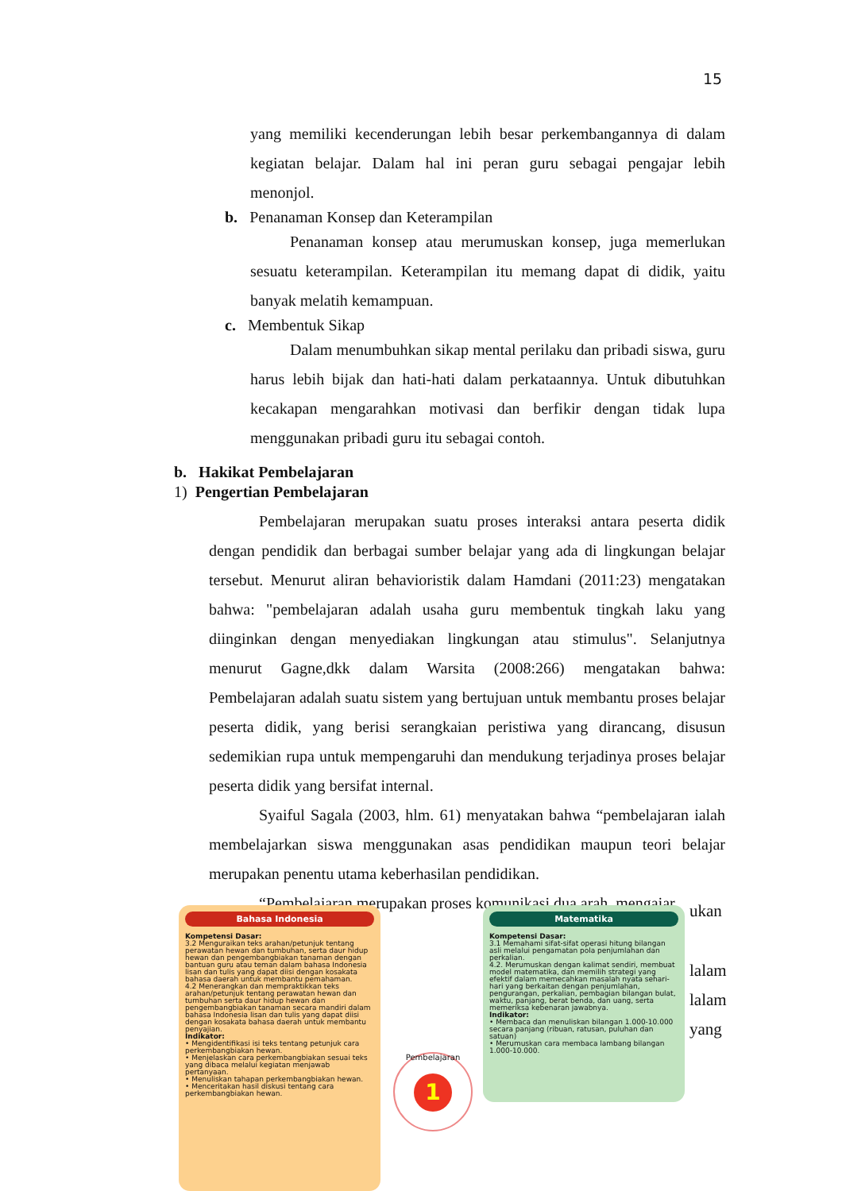15
yang memiliki kecenderungan lebih besar perkembangannya di dalam kegiatan belajar. Dalam hal ini peran guru sebagai pengajar lebih menonjol.
b. Penanaman Konsep dan Keterampilan
Penanaman konsep atau merumuskan konsep, juga memerlukan sesuatu keterampilan. Keterampilan itu memang dapat di didik, yaitu banyak melatih kemampuan.
c. Membentuk Sikap
Dalam menumbuhkan sikap mental perilaku dan pribadi siswa, guru harus lebih bijak dan hati-hati dalam perkataannya. Untuk dibutuhkan kecakapan mengarahkan motivasi dan berfikir dengan tidak lupa menggunakan pribadi guru itu sebagai contoh.
b. Hakikat Pembelajaran
1) Pengertian Pembelajaran
Pembelajaran merupakan suatu proses interaksi antara peserta didik dengan pendidik dan berbagai sumber belajar yang ada di lingkungan belajar tersebut. Menurut aliran behavioristik dalam Hamdani (2011:23) mengatakan bahwa: "pembelajaran adalah usaha guru membentuk tingkah laku yang diinginkan dengan menyediakan lingkungan atau stimulus". Selanjutnya menurut Gagne,dkk dalam Warsita (2008:266) mengatakan bahwa: Pembelajaran adalah suatu sistem yang bertujuan untuk membantu proses belajar peserta didik, yang berisi serangkaian peristiwa yang dirancang, disusun sedemikian rupa untuk mempengaruhi dan mendukung terjadinya proses belajar peserta didik yang bersifat internal.
Syaiful Sagala (2003, hlm. 61) menyatakan bahwa “pembelajaran ialah membelajarkan siswa menggunakan asas pendidikan maupun teori belajar merupakan penentu utama keberhasilan pendidikan.
“Pembelajaran merupakan proses komunikasi dua arah, mengajar
ukan
lalam
lalam
yang
Bahasa Indonesia
Kompetensi Dasar:
3.2 Menguraikan teks arahan/petunjuk tentang perawatan hewan dan tumbuhan, serta daur hidup hewan dan pengembangbiakan tanaman dengan bantuan guru atau teman dalam bahasa Indonesia lisan dan tulis yang dapat diisi dengan kosakata bahasa daerah untuk membantu pemahaman.
4.2 Menerangkan dan mempraktikkan teks arahan/petunjuk tentang perawatan hewan dan tumbuhan serta daur hidup hewan dan pengembangbiakan tanaman secara mandiri dalam bahasa Indonesia lisan dan tulis yang dapat diisi dengan kosakata bahasa daerah untuk membantu penyajian.
Indikator:
• Mengidentifikasi isi teks tentang petunjuk cara perkembangbiakan hewan.
• Menjelaskan cara perkembangbiakan sesuai teks yang dibaca melalui kegiatan menjawab pertanyaan.
• Menuliskan tahapan perkembangbiakan hewan.
• Menceritakan hasil diskusi tentang cara perkembangbiakan hewan.
Pembelajaran
1
Matematika
Kompetensi Dasar:
3.1 Memahami sifat-sifat operasi hitung bilangan asli melalui pengamatan pola penjumlahan dan perkalian.
4.2. Merumuskan dengan kalimat sendiri, membuat model matematika, dan memilih strategi yang efektif dalam memecahkan masalah nyata sehari-hari yang berkaitan dengan penjumlahan, pengurangan, perkalian, pembagian bilangan bulat, waktu, panjang, berat benda, dan uang, serta memeriksa kebenaran jawabnya.
Indikator:
• Membaca dan menuliskan bilangan 1.000-10.000 secara panjang (ribuan, ratusan, puluhan dan satuan)
• Merumuskan cara membaca lambang bilangan 1.000-10.000.